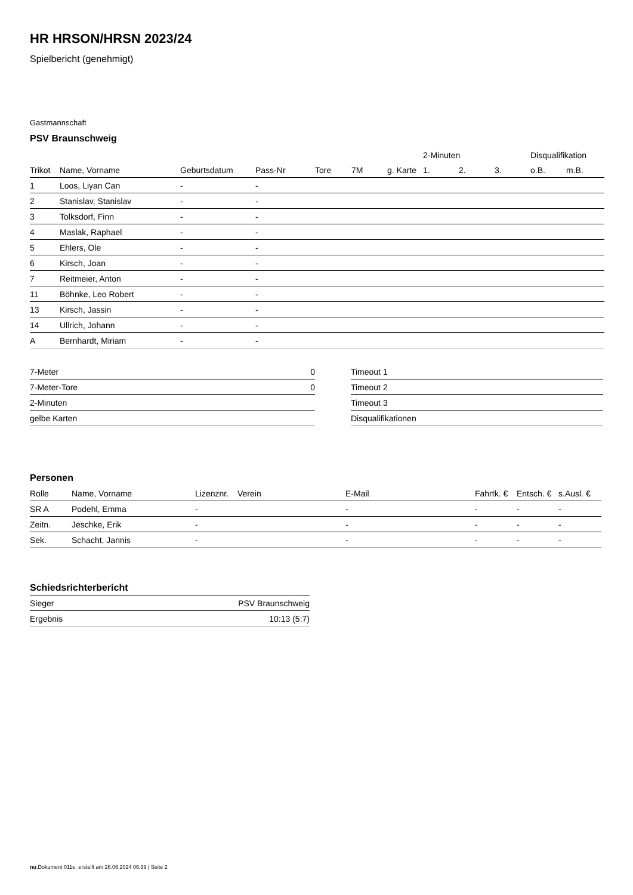HR HRSON/HRSN 2023/24
Spielbericht (genehmigt)
Gastmannschaft
PSV Braunschweig
| | | | | | | | 2-Minuten | | | Disqualifikation | |
| --- | --- | --- | --- | --- | --- | --- | --- | --- | --- | --- | --- |
| Trikot | Name, Vorname | Geburtsdatum | Pass-Nr | Tore | 7M | g. Karte | 1. | 2. | 3. | o.B. | m.B. |
| 1 | Loos, Liyan Can | - | - | | | | | | | | |
| 2 | Stanislav, Stanislav | - | - | | | | | | | | |
| 3 | Tolksdorf, Finn | - | - | | | | | | | | |
| 4 | Maslak, Raphael | - | - | | | | | | | | |
| 5 | Ehlers, Ole | - | - | | | | | | | | |
| 6 | Kirsch, Joan | - | - | | | | | | | | |
| 7 | Reitmeier, Anton | - | - | | | | | | | | |
| 11 | Böhnke, Leo Robert | - | - | | | | | | | | |
| 13 | Kirsch, Jassin | - | - | | | | | | | | |
| 14 | Ullrich, Johann | - | - | | | | | | | | |
| A | Bernhardt, Miriam | - | - | | | | | | | | |
| 7-Meter | 0 |
| 7-Meter-Tore | 0 |
| 2-Minuten | |
| gelbe Karten | |
| Timeout 1 |
| Timeout 2 |
| Timeout 3 |
| Disqualifikationen |
Personen
| Rolle | Name, Vorname | Lizenznr. | Verein | E-Mail | Fahrtk. € | Entsch. € | s.Ausl. € |
| --- | --- | --- | --- | --- | --- | --- | --- |
| SR A | Podehl, Emma | - | | - | - | - | - |
| Zeitn. | Jeschke, Erik | - | | - | - | - | - |
| Sek. | Schacht, Jannis | - | | - | - | - | - |
Schiedsrichterbericht
| Sieger | PSV Braunschweig |
| Ergebnis | 10:13 (5:7) |
nu.Dokument 011e, erstellt am 26.06.2024 06:39 | Seite 2